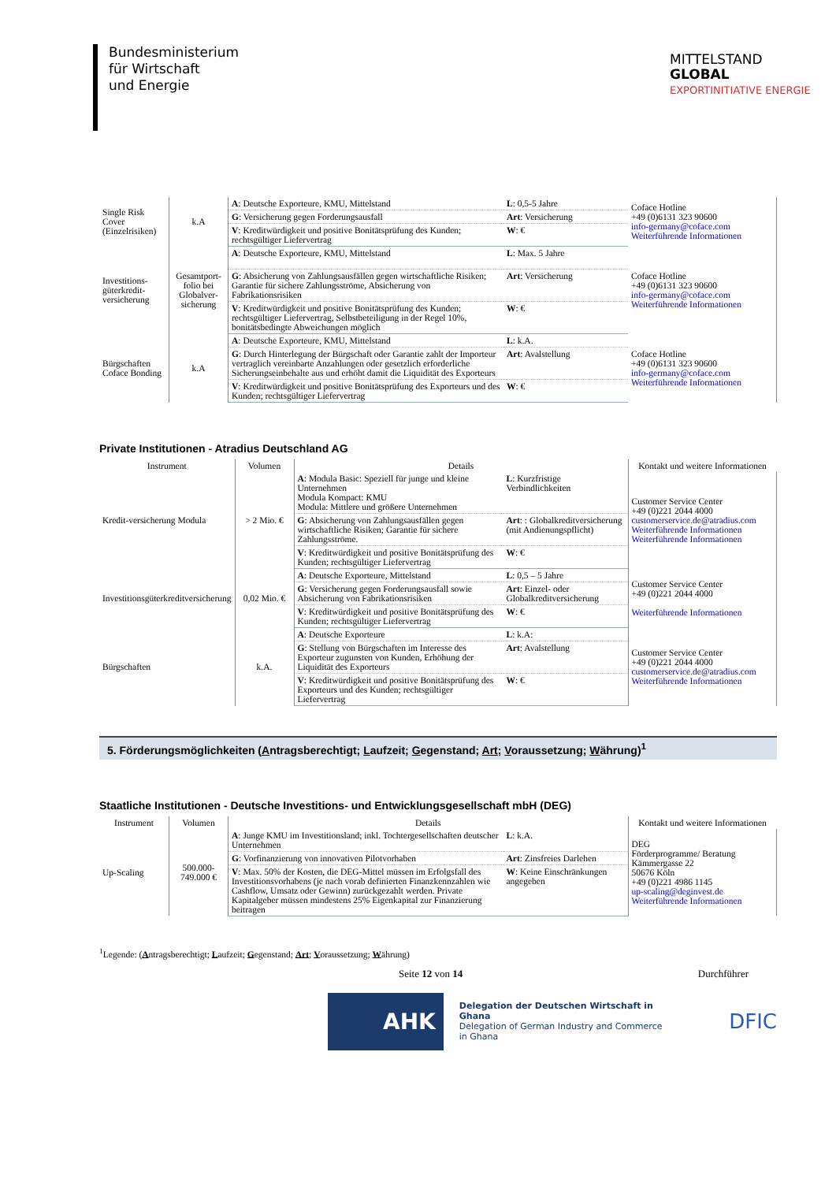Bundesministerium
für Wirtschaft
und Energie
MITTELSTAND
GLOBAL
EXPORTINITIATIVE ENERGIE
| Single Risk Cover (Einzelrisiken) | k.A | A : Deutsche Exporteure, KMU, Mittelstand | L : 0,5-5 Jahre | Coface Hotline +49 (0)6131 323 90600 info-germany@coface.com Weiterführende Informationen |
| | | G : Versicherung gegen Forderungsausfall | Art : Versicherung | |
| | | V : Kreditwürdigkeit und positive Bonitätsprüfung des Kunden; rechtsgültiger Liefervertrag | W : € | |
| Investitions-güterkredit-versicherung | Gesamtport-folio bei Globalver-sicherung | A : Deutsche Exporteure, KMU, Mittelstand | L : Max. 5 Jahre | Coface Hotline +49 (0)6131 323 90600 info-germany@coface.com Weiterführende Informationen |
| | | G : Absicherung von Zahlungsausfällen gegen wirtschaftliche Risiken; Garantie für sichere Zahlungsströme, Absicherung von Fabrikationsrisiken | Art : Versicherung | |
| | | V : Kreditwürdigkeit und positive Bonitätsprüfung des Kunden; rechtsgültiger Liefervertrag, Selbstbeteiligung in der Regel 10%, bonitätsbedingte Abweichungen möglich | W : € | |
| Bürgschaften Coface Bonding | k.A | A : Deutsche Exporteure, KMU, Mittelstand | L : k.A. | Coface Hotline +49 (0)6131 323 90600 info-germany@coface.com Weiterführende Informationen |
| | | G : Durch Hinterlegung der Bürgschaft oder Garantie zahlt der Importeur vertraglich vereinbarte Anzahlungen oder gesetzlich erforderliche Sicherungseinbehalte aus und erhöht damit die Liquidität des Exporteurs | Art : Avalstellung | |
| | | V : Kreditwürdigkeit und positive Bonitätsprüfung des Exporteurs und des Kunden; rechtsgültiger Liefervertrag | W : € | |
Private Institutionen - Atradius Deutschland AG
| Instrument | Volumen | Details | | Kontakt und weitere Informationen |
| --- | --- | --- | --- | --- |
| Kredit-versicherung Modula | > 2 Mio. € | A : Modula Basic: Speziell für junge und kleine Unternehmen Modula Kompact: KMU Modula: Mittlere und größere Unternehmen | L : Kurzfristige Verbindlichkeiten | Customer Service Center +49 (0)221 2044 4000 customerservice.de@atradius.com Weiterführende Informationen Weiterführende Informationen |
| | | G : Absicherung von Zahlungsausfällen gegen wirtschaftliche Risiken; Garantie für sichere Zahlungsströme. | Art : : Globalkreditversicherung (mit Andienungspflicht) | |
| | | V : Kreditwürdigkeit und positive Bonitätsprüfung des Kunden; rechtsgültiger Liefervertrag | W : € | |
| Investitionsgüterkreditversicherung | 0,02 Mio. € | A : Deutsche Exporteure, Mittelstand | L : 0,5 – 5 Jahre | Customer Service Center +49 (0)221 2044 4000 Weiterführende Informationen |
| | | G : Versicherung gegen Forderungsausfall sowie Absicherung von Fabrikationsrisiken | Art : Einzel- oder Globalkreditversicherung | |
| | | V : Kreditwürdigkeit und positive Bonitätsprüfung des Kunden; rechtsgültiger Liefervertrag | W : € | |
| Bürgschaften | k.A. | A : Deutsche Exporteure | L : k.A: | Customer Service Center +49 (0)221 2044 4000 customerservice.de@atradius.com Weiterführende Informationen |
| | | G : Stellung von Bürgschaften im Interesse des Exporteur zugunsten von Kunden, Erhöhung der Liquidität des Exporteurs | Art : Avalstellung | |
| | | V : Kreditwürdigkeit und positive Bonitätsprüfung des Exporteurs und des Kunden; rechtsgültiger Liefervertrag | W : € | |
5. Förderungsmöglichkeiten (Antragsberechtigt; Laufzeit; Gegenstand; Art; Voraussetzung; Währung)<sup>1</sup>
Staatliche Institutionen - Deutsche Investitions- und Entwicklungsgesellschaft mbH (DEG)
| Instrument | Volumen | Details | | Kontakt und weitere Informationen |
| --- | --- | --- | --- | --- |
| Up-Scaling | 500.000-749.000 € | A : Junge KMU im Investitionsland; inkl. Tochtergesellschaften deutscher Unternehmen | L : k.A. | DEG Förderprogramme/ Beratung Kämmergasse 22 50676 Köln +49 (0)221 4986 1145 up-scaling@deginvest.de Weiterführende Informationen |
| | | G : Vorfinanzierung von innovativen Pilotvorhaben | Art : Zinsfreies Darlehen | |
| | | V : Max. 50% der Kosten, die DEG-Mittel müssen im Erfolgsfall des Investitionsvorhabens (je nach vorab definierten Finanzkennzahlen wie Cashflow, Umsatz oder Gewinn) zurückgezahlt werden. Private Kapitalgeber müssen mindestens 25% Eigenkapital zur Finanzierung beitragen | W : Keine Einschränkungen angegeben | |
<sup>1</sup> Legende: (Antragsberechtigt; Laufzeit; Gegenstand; Art; Voraussetzung; Währung)
Seite 12 von 14 Durchführer
AHK
Delegation der Deutschen Wirtschaft in Ghana
Delegation of German Industry and Commerce in Ghana
DFIC